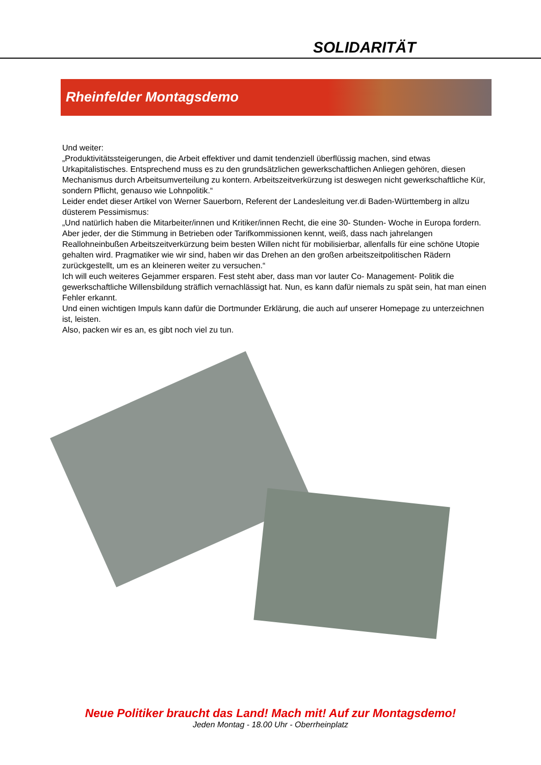SOLIDARITÄT
Rheinfelder Montagsdemo
Und weiter:
„Produktivitätssteigerungen, die Arbeit effektiver und damit tendenziell überflüssig machen, sind etwas Urkapitalistisches. Entsprechend muss es zu den grundsätzlichen gewerkschaftlichen Anliegen gehören, diesen Mechanismus durch Arbeitsumverteilung zu kontern. Arbeitszeitverkürzung ist deswegen nicht gewerkschaftliche Kür, sondern Pflicht, genauso wie Lohnpolitik.“
Leider endet dieser Artikel von Werner Sauerborn, Referent der Landesleitung ver.di Baden-Württemberg in allzu düsterem Pessimismus:
„Und natürlich haben die Mitarbeiter/innen und Kritiker/innen Recht, die eine 30- Stunden- Woche in Europa fordern. Aber jeder, der die Stimmung in Betrieben oder Tarifkommissionen kennt, weiß, dass nach jahrelangen Reallohneinbußen Arbeitszeitverkürzung beim besten Willen nicht für mobilisierbar, allenfalls für eine schöne Utopie gehalten wird. Pragmatiker wie wir sind, haben wir das Drehen an den großen arbeitszeitpolitischen Rädern zurückgestellt, um es an kleineren weiter zu versuchen.“
Ich will euch weiteres Gejammer ersparen. Fest steht aber, dass man vor lauter Co- Management- Politik die gewerkschaftliche Willensbildung sträflich vernachlässigt hat. Nun, es kann dafür niemals zu spät sein, hat man einen Fehler erkannt.
Und einen wichtigen Impuls kann dafür die Dortmunder Erklärung, die auch auf unserer Homepage zu unterzeichnen ist, leisten.
Also, packen wir es an, es gibt noch viel zu tun.
Neue Politiker braucht das Land! Mach mit! Auf zur Montagsdemo!
Jeden Montag - 18.00 Uhr - Oberrheinplatz